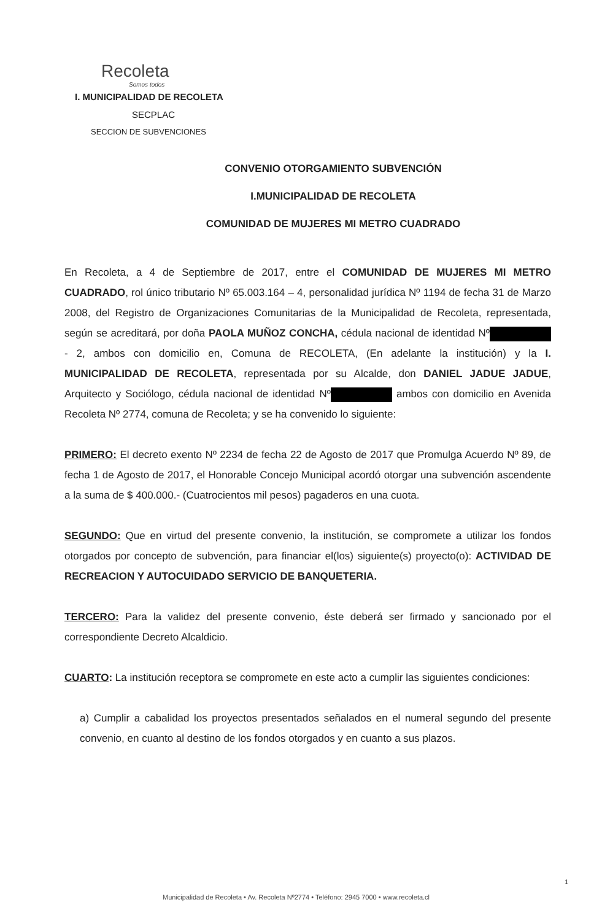Recoleta
Somos todos
I. MUNICIPALIDAD DE RECOLETA
SECPLAC
SECCION DE SUBVENCIONES
CONVENIO OTORGAMIENTO SUBVENCIÓN
I.MUNICIPALIDAD DE RECOLETA
COMUNIDAD DE MUJERES MI METRO CUADRADO
En Recoleta, a 4 de Septiembre de 2017, entre el COMUNIDAD DE MUJERES MI METRO CUADRADO, rol único tributario Nº 65.003.164 – 4, personalidad jurídica Nº 1194 de fecha 31 de Marzo 2008, del Registro de Organizaciones Comunitarias de la Municipalidad de Recoleta, representada, según se acreditará, por doña PAOLA MUÑOZ CONCHA, cédula nacional de identidad Nº - 2, ambos con domicilio en, Comuna de RECOLETA, (En adelante la institución) y la I. MUNICIPALIDAD DE RECOLETA, representada por su Alcalde, don DANIEL JADUE JADUE, Arquitecto y Sociólogo, cédula nacional de identidad Nº ambos con domicilio en Avenida Recoleta Nº 2774, comuna de Recoleta; y se ha convenido lo siguiente:
PRIMERO: El decreto exento Nº 2234 de fecha 22 de Agosto de 2017 que Promulga Acuerdo Nº 89, de fecha 1 de Agosto de 2017, el Honorable Concejo Municipal acordó otorgar una subvención ascendente a la suma de $ 400.000.- (Cuatrocientos mil pesos) pagaderos en una cuota.
SEGUNDO: Que en virtud del presente convenio, la institución, se compromete a utilizar los fondos otorgados por concepto de subvención, para financiar el(los) siguiente(s) proyecto(o): ACTIVIDAD DE RECREACION Y AUTOCUIDADO SERVICIO DE BANQUETERIA.
TERCERO: Para la validez del presente convenio, éste deberá ser firmado y sancionado por el correspondiente Decreto Alcaldicio.
CUARTO: La institución receptora se compromete en este acto a cumplir las siguientes condiciones:
a) Cumplir a cabalidad los proyectos presentados señalados en el numeral segundo del presente convenio, en cuanto al destino de los fondos otorgados y en cuanto a sus plazos.
1
Municipalidad de Recoleta • Av. Recoleta Nº2774 • Teléfono: 2945 7000 • www.recoleta.cl